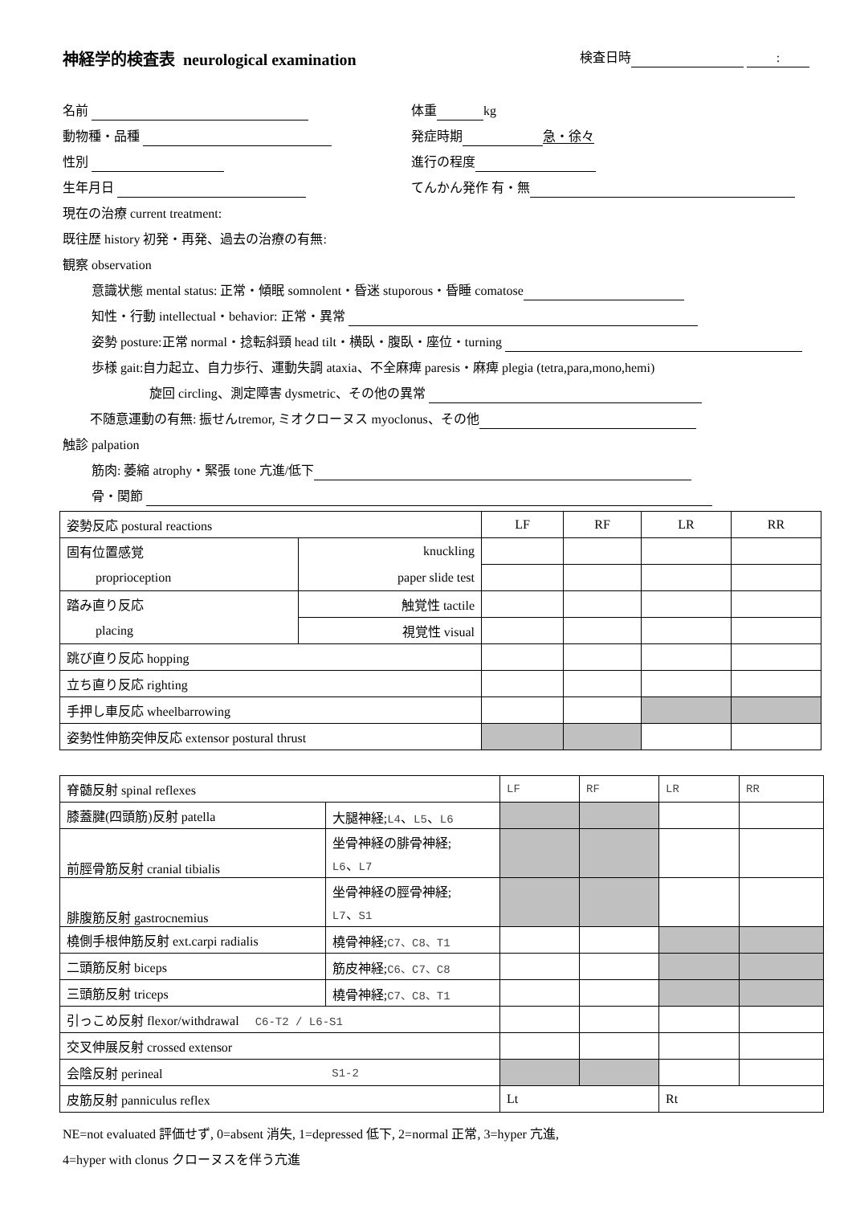神経学的検査表 neurological examination 検査日時 :
名前 体重 kg
動物種・品種 発症時期 急・徐々
性別 進行の程度
生年月日 てんかん発作 有・無
現在の治療 current treatment:
既往歴 history 初発・再発、過去の治療の有無:
観察 observation
意識状態 mental status: 正常・傾眠 somnolent・昏迷 stuporous・昏睡 comatose
知性・行動 intellectual・behavior: 正常・異常
姿勢 posture:正常 normal・捻転斜頸 head tilt・横臥・腹臥・座位・turning
歩様 gait:自力起立、自力歩行、運動失調 ataxia、不全麻痺 paresis・麻痺 plegia (tetra,para,mono,hemi)
旋回 circling、測定障害 dysmetric、その他の異常
不随意運動の有無: 振せんtremor, ミオクローヌス myoclonus、その他
触診 palpation
筋肉: 萎縮 atrophy・緊張 tone 亢進/低下
骨・関節
| 姿勢反応 postural reactions | | LF | RF | LR | RR |
| 固有位置感覚 | knuckling | | | | |
| proprioception | paper slide test | | | | |
| 踏み直り反応 | 触覚性 tactile | | | | |
| placing | 視覚性 visual | | | | |
| 跳び直り反応 hopping | | | | | |
| 立ち直り反応 righting | | | | | |
| 手押し車反応 wheelbarrowing | | | | | |
| 姿勢性伸筋突伸反応 extensor postural thrust | | | | | |
| 脊髄反射 spinal reflexes | | LF | RF | LR | RR |
| 膝蓋腱(四頭筋)反射 patella | 大腿神経; L4 、 L5 、 L6 | | | | |
| 前脛骨筋反射 cranial tibialis | 坐骨神経の腓骨神経; L6 、 L7 | | | | |
| 腓腹筋反射 gastrocnemius | 坐骨神経の脛骨神経; L7 、 S1 | | | | |
| 橈側手根伸筋反射 ext.carpi radialis | 橈骨神経; C7、C8、T1 | | | | |
| 二頭筋反射 biceps | 筋皮神経; C6、C7、C8 | | | | |
| 三頭筋反射 triceps | 橈骨神経; C7、C8、T1 | | | | |
| 引っこめ反射 flexor/withdrawal C6-T2 / L6-S1 | | | | | |
| 交叉伸展反射 crossed extensor | | | | | |
| 会陰反射 perineal | S1-2 | | | | |
| 皮筋反射 panniculus reflex | | Lt | | Rt | |
NE=not evaluated 評価せず, 0=absent 消失, 1=depressed 低下, 2=normal 正常, 3=hyper 亢進,
4=hyper with clonus クローヌスを伴う亢進